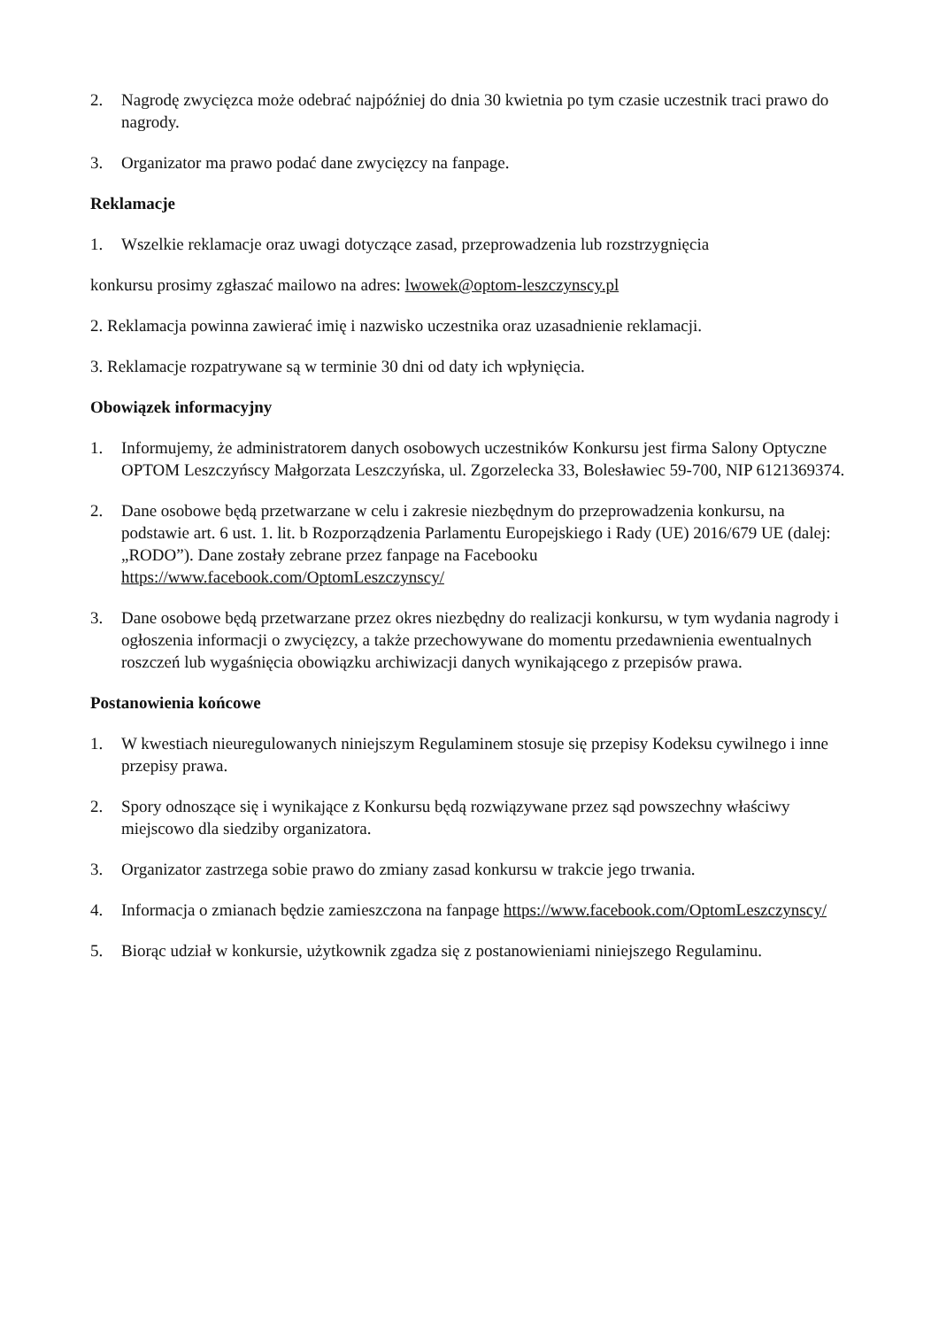2. Nagrodę zwycięzca może odebrać najpóźniej do dnia 30 kwietnia po tym czasie uczestnik traci prawo do nagrody.
3. Organizator ma prawo podać dane zwycięzcy na fanpage.
Reklamacje
1. Wszelkie reklamacje oraz uwagi dotyczące zasad, przeprowadzenia lub rozstrzygnięcia
konkursu prosimy zgłaszać mailowo na adres: lwowek@optom-leszczynscy.pl
2. Reklamacja powinna zawierać imię i nazwisko uczestnika oraz uzasadnienie reklamacji.
3. Reklamacje rozpatrywane są w terminie 30 dni od daty ich wpłynięcia.
Obowiązek informacyjny
1. Informujemy, że administratorem danych osobowych uczestników Konkursu jest firma Salony Optyczne OPTOM Leszczyńscy Małgorzata Leszczyńska, ul. Zgorzelecka 33, Bolesławiec 59-700, NIP 6121369374.
2. Dane osobowe będą przetwarzane w celu i zakresie niezbędnym do przeprowadzenia konkursu, na podstawie art. 6 ust. 1. lit. b Rozporządzenia Parlamentu Europejskiego i Rady (UE) 2016/679 UE (dalej: „RODO”). Dane zostały zebrane przez fanpage na Facebooku https://www.facebook.com/OptomLeszczynscy/
3. Dane osobowe będą przetwarzane przez okres niezbędny do realizacji konkursu, w tym wydania nagrody i ogłoszenia informacji o zwycięzcy, a także przechowywane do momentu przedawnienia ewentualnych roszczeń lub wygaśnięcia obowiązku archiwizacji danych wynikającego z przepisów prawa.
Postanowienia końcowe
1. W kwestiach nieuregulowanych niniejszym Regulaminem stosuje się przepisy Kodeksu cywilnego i inne przepisy prawa.
2. Spory odnoszące się i wynikające z Konkursu będą rozwiązywane przez sąd powszechny właściwy miejscowo dla siedziby organizatora.
3. Organizator zastrzega sobie prawo do zmiany zasad konkursu w trakcie jego trwania.
4. Informacja o zmianach będzie zamieszczona na fanpage https://www.facebook.com/OptomLeszczynscy/
5. Biorąc udział w konkursie, użytkownik zgadza się z postanowieniami niniejszego Regulaminu.